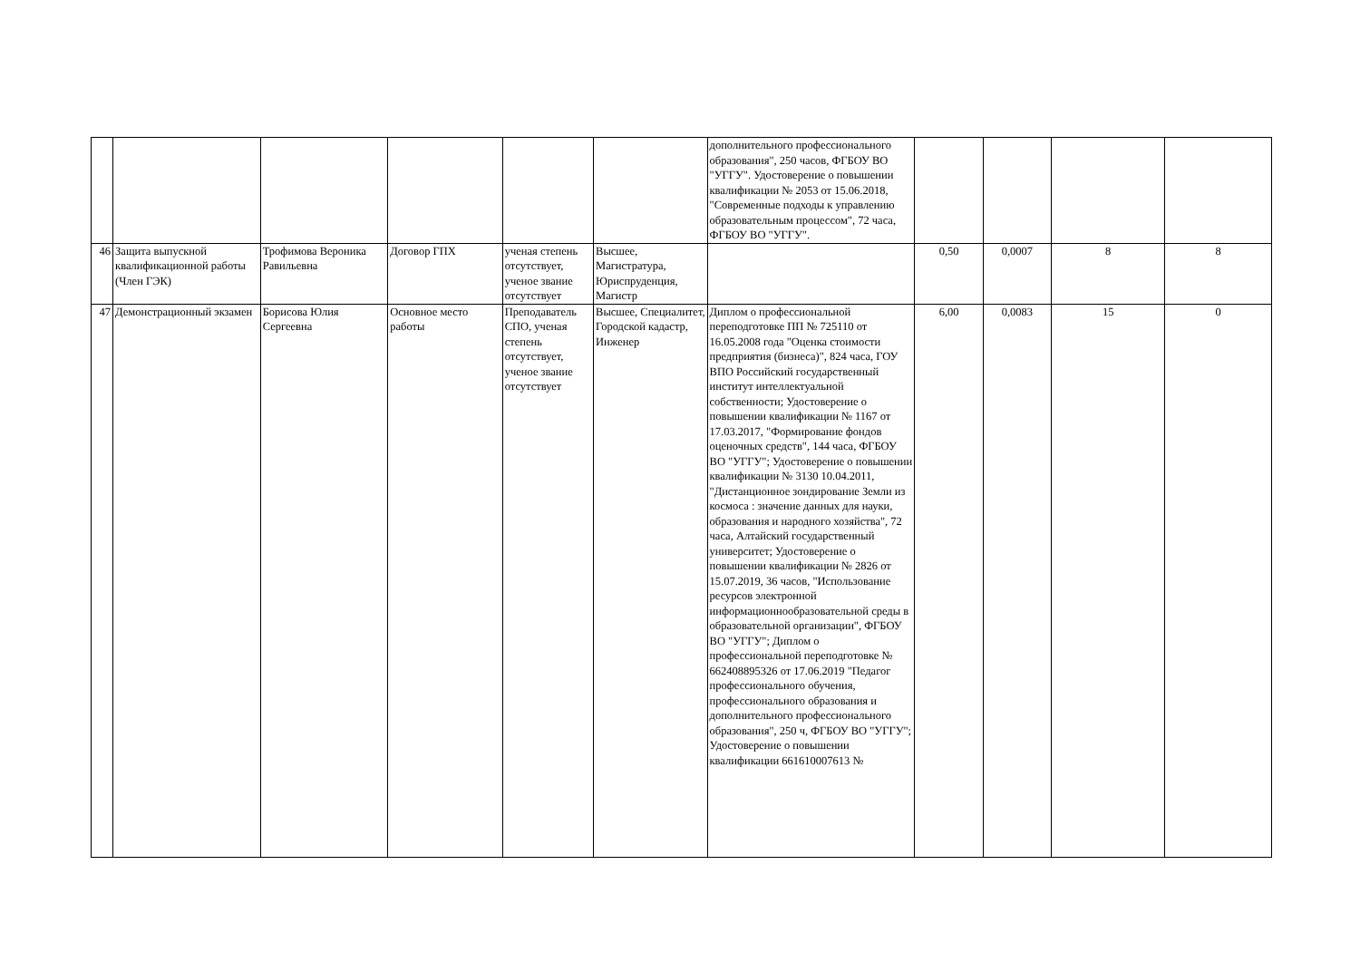| | | | | | | дополнительного профессионального образования", 250 часов, ФГБОУ ВО "УГГУ". Удостоверение о повышении квалификации № 2053 от 15.06.2018, "Современные подходы к управлению образовательным процессом", 72 часа, ФГБОУ ВО "УГГУ". | | | | |
| 46 | Защита выпускной квалификационной работы (Член ГЭК) | Трофимова Вероника Равильевна | Договор ГПХ | ученая степень отсутствует, ученое звание отсутствует | Высшее, Магистратура, Юриспруденция, Магистр | | 0,50 | 0,0007 | 8 | 8 |
| 47 | Демонстрационный экзамен | Борисова Юлия Сергеевна | Основное место работы | Преподаватель СПО, ученая степень отсутствует, ученое звание отсутствует | Высшее, Специалитет, Городской кадастр, Инженер | Диплом о профессиональной переподготовке ПП № 725110 от 16.05.2008 года "Оценка стоимости предприятия (бизнеса)", 824 часа, ГОУ ВПО Российский государственный институт интеллектуальной собственности; Удостоверение о повышении квалификации № 1167 от 17.03.2017, "Формирование фондов оценочных средств", 144 часа, ФГБОУ ВО "УГГУ"; Удостоверение о повышении квалификации № 3130 10.04.2011, "Дистанционное зондирование Земли из космоса : значение данных для науки, образования и народного хозяйства", 72 часа, Алтайский государственный университет; Удостоверение о повышении квалификации № 2826 от 15.07.2019, 36 часов, "Использование ресурсов электронной информационнообразовательной среды в образовательной организации", ФГБОУ ВО "УГГУ"; Диплом о профессиональной переподготовке № 662408895326 от 17.06.2019 "Педагог профессионального обучения, профессионального образования и дополнительного профессионального образования", 250 ч, ФГБОУ ВО "УГГУ"; Удостоверение о повышении квалификации 661610007613 № | 6,00 | 0,0083 | 15 | 0 |